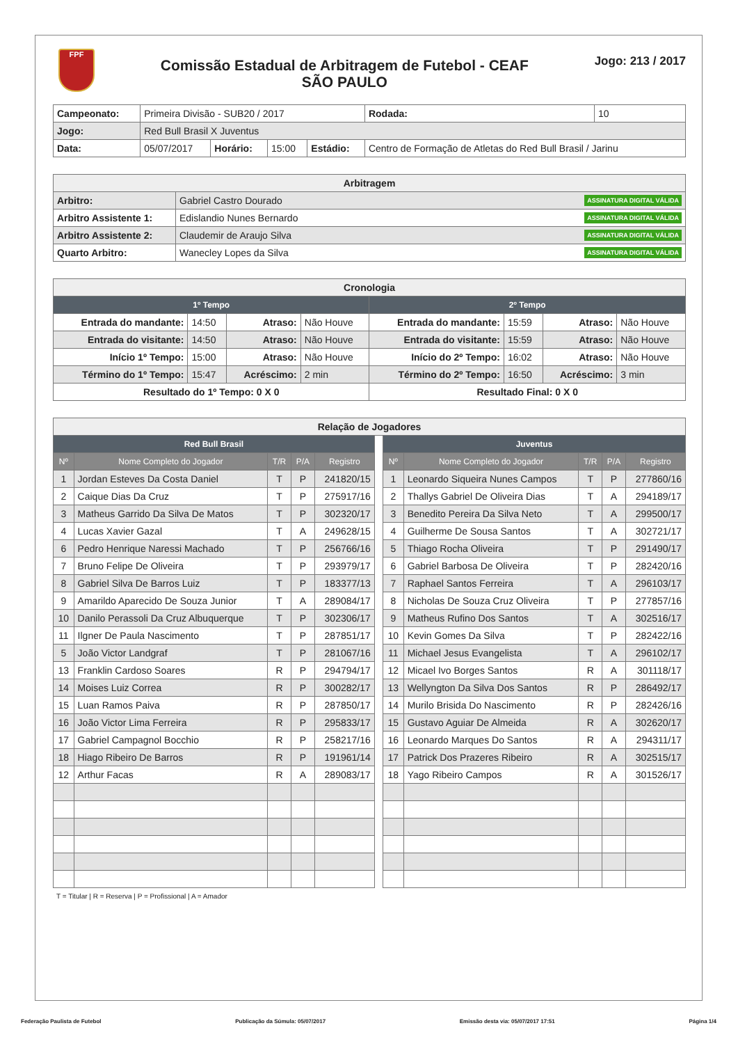FPF
Comissão Estadual de Arbitragem de Futebol - CEAF
SÃO PAULO
Jogo: 213 / 2017
| Campeonato: | Primeira Divisão - SUB20 / 2017 | | | | | Rodada: | 10 |
| Jogo: | Red Bull Brasil X Juventus | | | | | | |
| Data: | 05/07/2017 | Horário: | 15:00 | Estádio: | Centro de Formação de Atletas do Red Bull Brasil / Jarinu | | |
| Arbitragem | |
| --- | --- |
| Arbitro: | Gabriel Castro Dourado ASSINATURA DIGITAL VÁLIDA |
| Arbitro Assistente 1: | Edislandio Nunes Bernardo ASSINATURA DIGITAL VÁLIDA |
| Arbitro Assistente 2: | Claudemir de Araujo Silva ASSINATURA DIGITAL VÁLIDA |
| Quarto Arbitro: | Wanecley Lopes da Silva ASSINATURA DIGITAL VÁLIDA |
| Cronologia | | | | | | | |
| --- | --- | --- | --- | --- | --- | --- | --- |
| 1º Tempo | | | | 2º Tempo | | | |
| Entrada do mandante: | 14:50 | Atraso: | Não Houve | Entrada do mandante: | 15:59 | Atraso: | Não Houve |
| Entrada do visitante: | 14:50 | Atraso: | Não Houve | Entrada do visitante: | 15:59 | Atraso: | Não Houve |
| Início 1º Tempo: | 15:00 | Atraso: | Não Houve | Início do 2º Tempo: | 16:02 | Atraso: | Não Houve |
| Término do 1º Tempo: | 15:47 | Acréscimo: | 2 min | Término do 2º Tempo: | 16:50 | Acréscimo: | 3 min |
| Resultado do 1º Tempo: 0 X 0 | | | | Resultado Final: 0 X 0 | | | |
| Relação de Jogadores | | | | | | | | | | |
| --- | --- | --- | --- | --- | --- | --- | --- | --- | --- | --- |
| Red Bull Brasil | | | | | | Juventus | | | | |
| Nº | Nome Completo do Jogador | T/R | P/A | Registro | | Nº | Nome Completo do Jogador | T/R | P/A | Registro |
| 1 | Jordan Esteves Da Costa Daniel | T | P | 241820/15 | | 1 | Leonardo Siqueira Nunes Campos | T | P | 277860/16 |
| 2 | Caique Dias Da Cruz | T | P | 275917/16 | | 2 | Thallys Gabriel De Oliveira Dias | T | A | 294189/17 |
| 3 | Matheus Garrido Da Silva De Matos | T | P | 302320/17 | | 3 | Benedito Pereira Da Silva Neto | T | A | 299500/17 |
| 4 | Lucas Xavier Gazal | T | A | 249628/15 | | 4 | Guilherme De Sousa Santos | T | A | 302721/17 |
| 6 | Pedro Henrique Naressi Machado | T | P | 256766/16 | | 5 | Thiago Rocha Oliveira | T | P | 291490/17 |
| 7 | Bruno Felipe De Oliveira | T | P | 293979/17 | | 6 | Gabriel Barbosa De Oliveira | T | P | 282420/16 |
| 8 | Gabriel Silva De Barros Luiz | T | P | 183377/13 | | 7 | Raphael Santos Ferreira | T | A | 296103/17 |
| 9 | Amarildo Aparecido De Souza Junior | T | A | 289084/17 | | 8 | Nicholas De Souza Cruz Oliveira | T | P | 277857/16 |
| 10 | Danilo Perassoli Da Cruz Albuquerque | T | P | 302306/17 | | 9 | Matheus Rufino Dos Santos | T | A | 302516/17 |
| 11 | Ilgner De Paula Nascimento | T | P | 287851/17 | | 10 | Kevin Gomes Da Silva | T | P | 282422/16 |
| 5 | João Victor Landgraf | T | P | 281067/16 | | 11 | Michael Jesus Evangelista | T | A | 296102/17 |
| 13 | Franklin Cardoso Soares | R | P | 294794/17 | | 12 | Micael Ivo Borges Santos | R | A | 301118/17 |
| 14 | Moises Luiz Correa | R | P | 300282/17 | | 13 | Wellyngton Da Silva Dos Santos | R | P | 286492/17 |
| 15 | Luan Ramos Paiva | R | P | 287850/17 | | 14 | Murilo Brisida Do Nascimento | R | P | 282426/16 |
| 16 | João Victor Lima Ferreira | R | P | 295833/17 | | 15 | Gustavo Aguiar De Almeida | R | A | 302620/17 |
| 17 | Gabriel Campagnol Bocchio | R | P | 258217/16 | | 16 | Leonardo Marques Do Santos | R | A | 294311/17 |
| 18 | Hiago Ribeiro De Barros | R | P | 191961/14 | | 17 | Patrick Dos Prazeres Ribeiro | R | A | 302515/17 |
| 12 | Arthur Facas | R | A | 289083/17 | | 18 | Yago Ribeiro Campos | R | A | 301526/17 |
T = Titular | R = Reserva | P = Profissional | A = Amador
Federação Paulista de Futebol Publicação da Súmula: 05/07/2017 Emissão desta via: 05/07/2017 17:51 Página 1/4